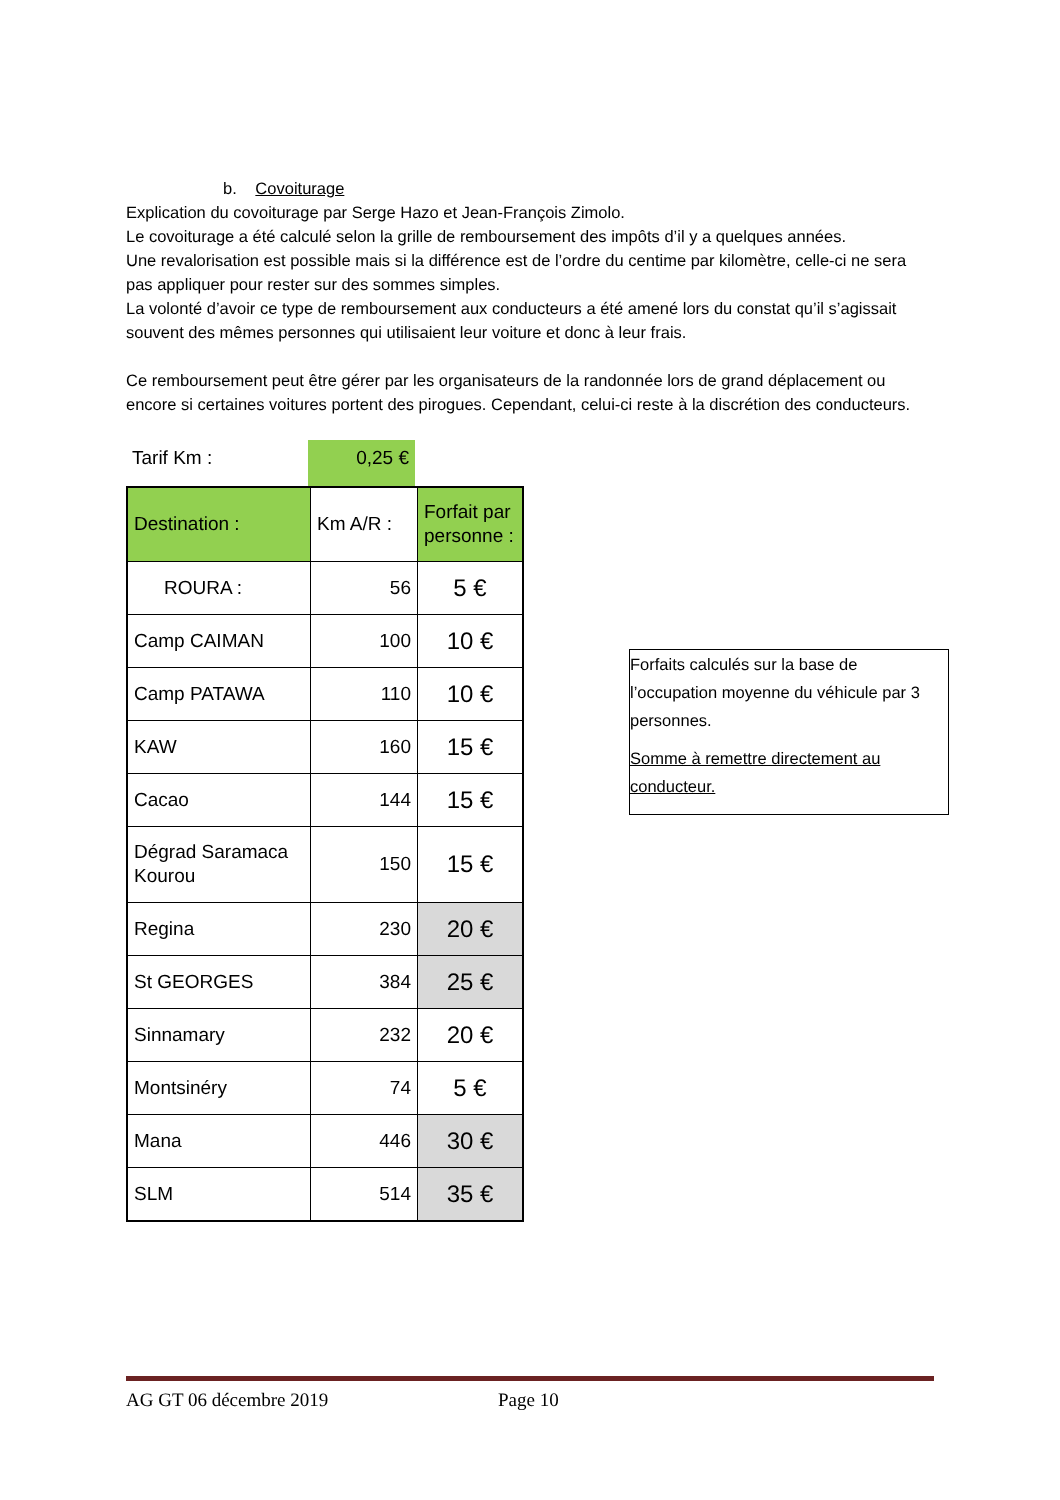b. Covoiturage
Explication du covoiturage par Serge Hazo et Jean-François Zimolo.
Le covoiturage a été calculé selon la grille de remboursement des impôts d’il y a quelques années.
Une revalorisation est possible mais si la différence est de l’ordre du centime par kilomètre, celle-ci ne sera pas appliquer pour rester sur des sommes simples.
La volonté d’avoir ce type de remboursement aux conducteurs a été amené lors du constat qu’il s’agissait souvent des mêmes personnes qui utilisaient leur voiture et donc à leur frais.
Ce remboursement peut être gérer par les organisateurs de la randonnée lors de grand déplacement ou encore si certaines voitures portent des pirogues. Cependant, celui-ci reste à la discrétion des conducteurs.
Tarif Km : 0,25 €
| Destination : | Km A/R : | Forfait par personne : |
| ROURA : | 56 | 5 € |
| Camp CAIMAN | 100 | 10 € |
| Camp PATAWA | 110 | 10 € |
| KAW | 160 | 15 € |
| Cacao | 144 | 15 € |
| Dégrad Saramaca Kourou | 150 | 15 € |
| Regina | 230 | 20 € |
| St GEORGES | 384 | 25 € |
| Sinnamary | 232 | 20 € |
| Montsinéry | 74 | 5 € |
| Mana | 446 | 30 € |
| SLM | 514 | 35 € |
Forfaits calculés sur la base de l’occupation moyenne du véhicule par 3 personnes.
Somme à remettre directement au conducteur.
AG GT 06 décembre 2019 Page 10